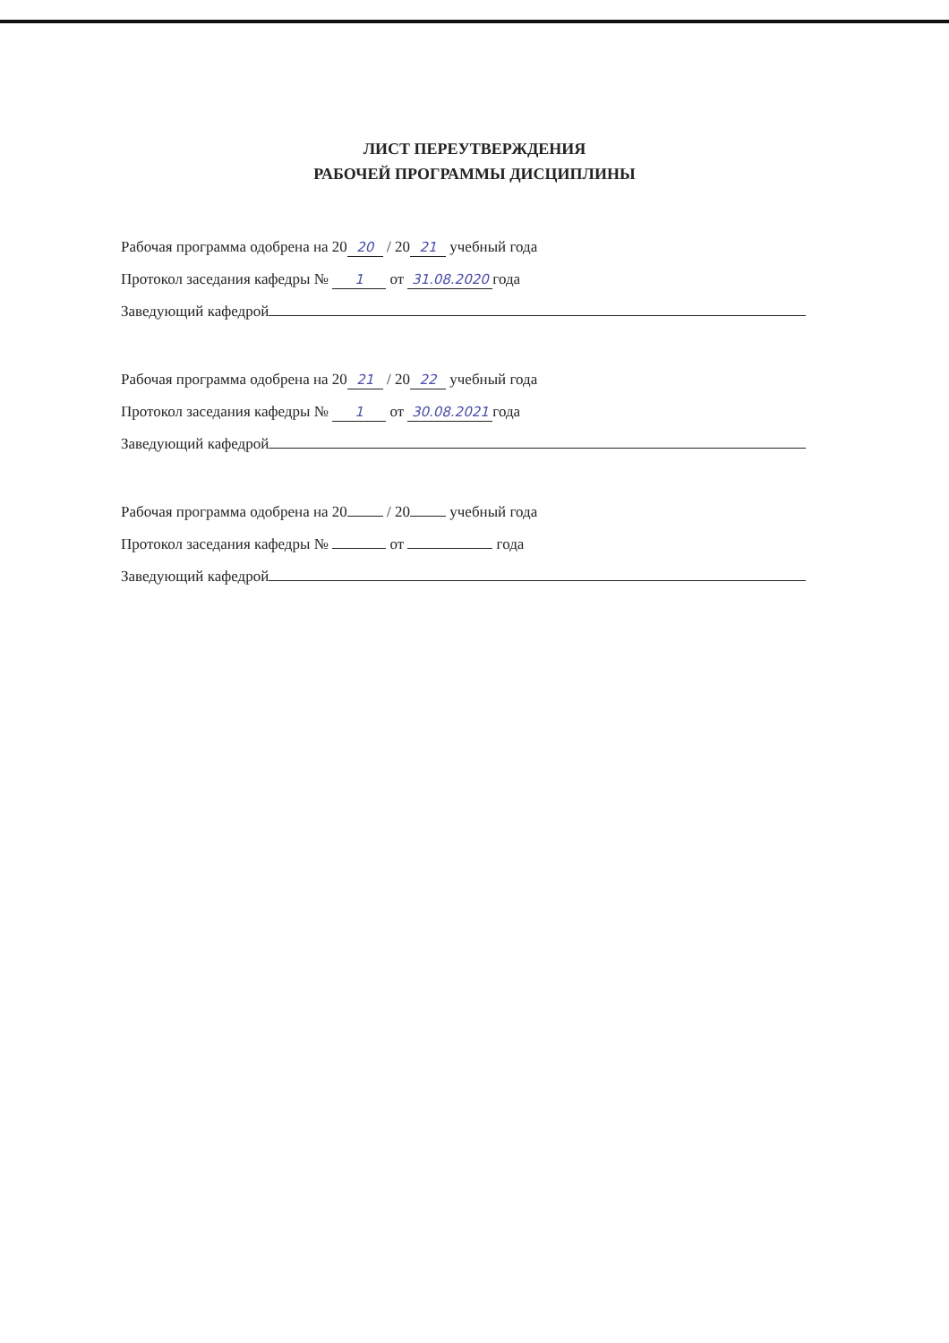ЛИСТ ПЕРЕУТВЕРЖДЕНИЯ
РАБОЧЕЙ ПРОГРАММЫ ДИСЦИПЛИНЫ
Рабочая программа одобрена на 20 20 / 20 21 учебный года
Протокол заседания кафедры № 1 от 31.08.2020 года
Заведующий кафедрой
Рабочая программа одобрена на 20 21 / 20 22 учебный года
Протокол заседания кафедры № 1 от 30.08.2021 года
Заведующий кафедрой
Рабочая программа одобрена на 20 / 20 учебный года
Протокол заседания кафедры № от года
Заведующий кафедрой